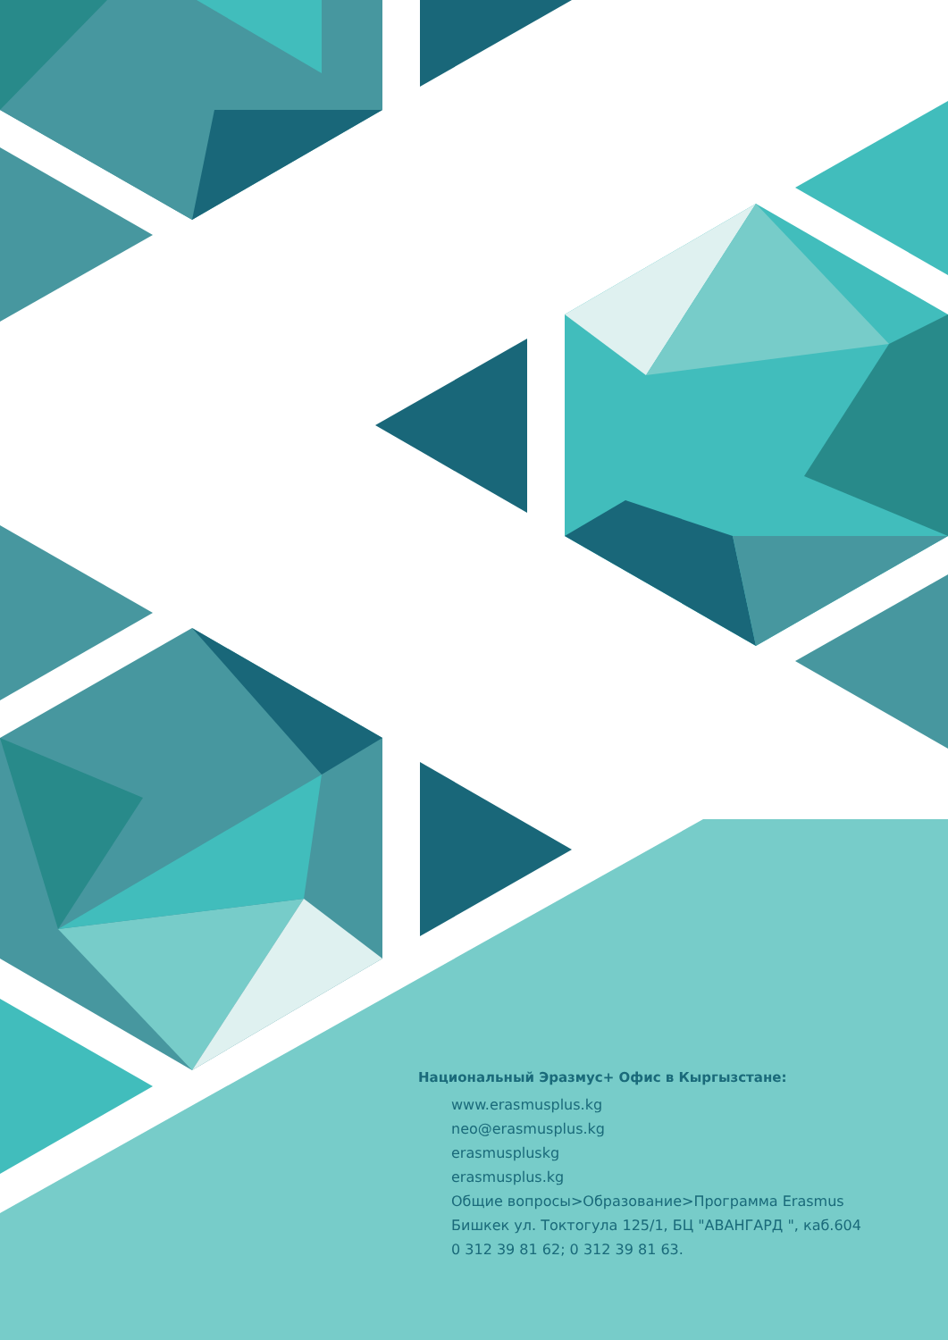Национальный Эразмус+ Офис в Кыргызстане:
www.erasmusplus.kg
neo@erasmusplus.kg
erasmuspluskg
erasmusplus.kg
Общие вопросы>Образование>Программа Erasmus
Бишкек ул. Токтогула 125/1, БЦ "АВАНГАРД ", каб.604
0 312 39 81 62; 0 312 39 81 63.